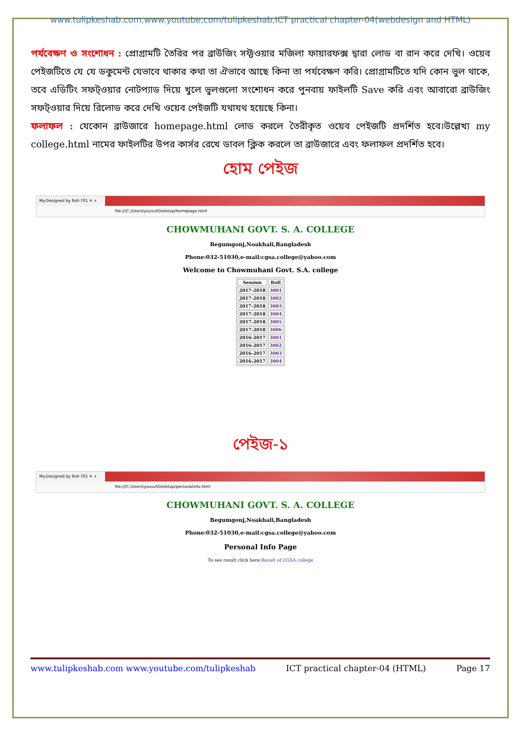www.tulipkeshab.com,www.youtube,com/tulipkeshab,ICT practical chapter-04(webdesign and HTML)
পর্যবেক্ষণ ও সংশোধন : প্রোগ্রামটি তৈরির পর ব্রাউজিং সফ্টওয়ার মজিলা ফায়ারফক্স দ্বারা লোড বা রান করে দেখি। ওয়েব পেইজটিতে যে যে ডকুমেন্ট যেভাবে থাকার কথা তা ঐভাবে আছে কিনা তা পর্যবেক্ষণ করি। প্রোগ্রামটিতে যদি কোন ভুল থাকে, তবে এডিটিং সফট্ওয়ার নোটপ্যাড দিয়ে খুলে ভুলগুলো সংশোধন করে পুনবায় ফাইলটি Save করি এবং আবারো ব্রাউজিং সফট্ওয়ার দিয়ে রিলোড করে দেখি ওয়েব পেইজটি যথাযথ হয়েছে কিনা।
ফলাফল : যেকোন ব্রাউজারে homepage.html লোড করলে তৈরীকৃত ওয়েব পেইজটি প্রদর্শিত হবে।উল্লেখ্য my college.html নামের ফাইলটির উপর কার্সর রেখে ডাবল ক্লিক করলে তা ব্রাউজারে এবং ফলাফল প্রদর্শিত হবে।
হোম পেইজ
My:Designed by Roll-701 ✕ +
file:///C:/Users/yousuf/Desktop/homepage.html
CHOWMUHANI GOVT. S. A. COLLEGE
Begumgonj,Noakhali,Bangladesh
Phone:032-51030,e-mail:cgsa.college@yahoo.com
Welcome to Chowmuhani Govt. S.A. college
| Session | Roll |
| --- | --- |
| 2017-2018 | 3001 |
| 2017-2018 | 3002 |
| 2017-2018 | 3003 |
| 2017-2018 | 3004 |
| 2017-2018 | 3005 |
| 2017-2018 | 3006 |
| 2016-2017 | 3001 |
| 2016-2017 | 3002 |
| 2016-2017 | 3003 |
| 2016-2017 | 3004 |
পেইজ-১
My:Designed by Roll-701 ✕ +
file:///C:/Users/yousuf/Desktop/personalinfo.html
CHOWMUHANI GOVT. S. A. COLLEGE
Begumgonj,Noakhali,Bangladesh
Phone:032-51030,e-mail:cgsa.college@yahoo.com
Personal Info Page
To see result click here:Result of CGSA college
www.tulipkeshab.com www.youtube.com/tulipkeshab ICT practical chapter-04 (HTML) Page 17